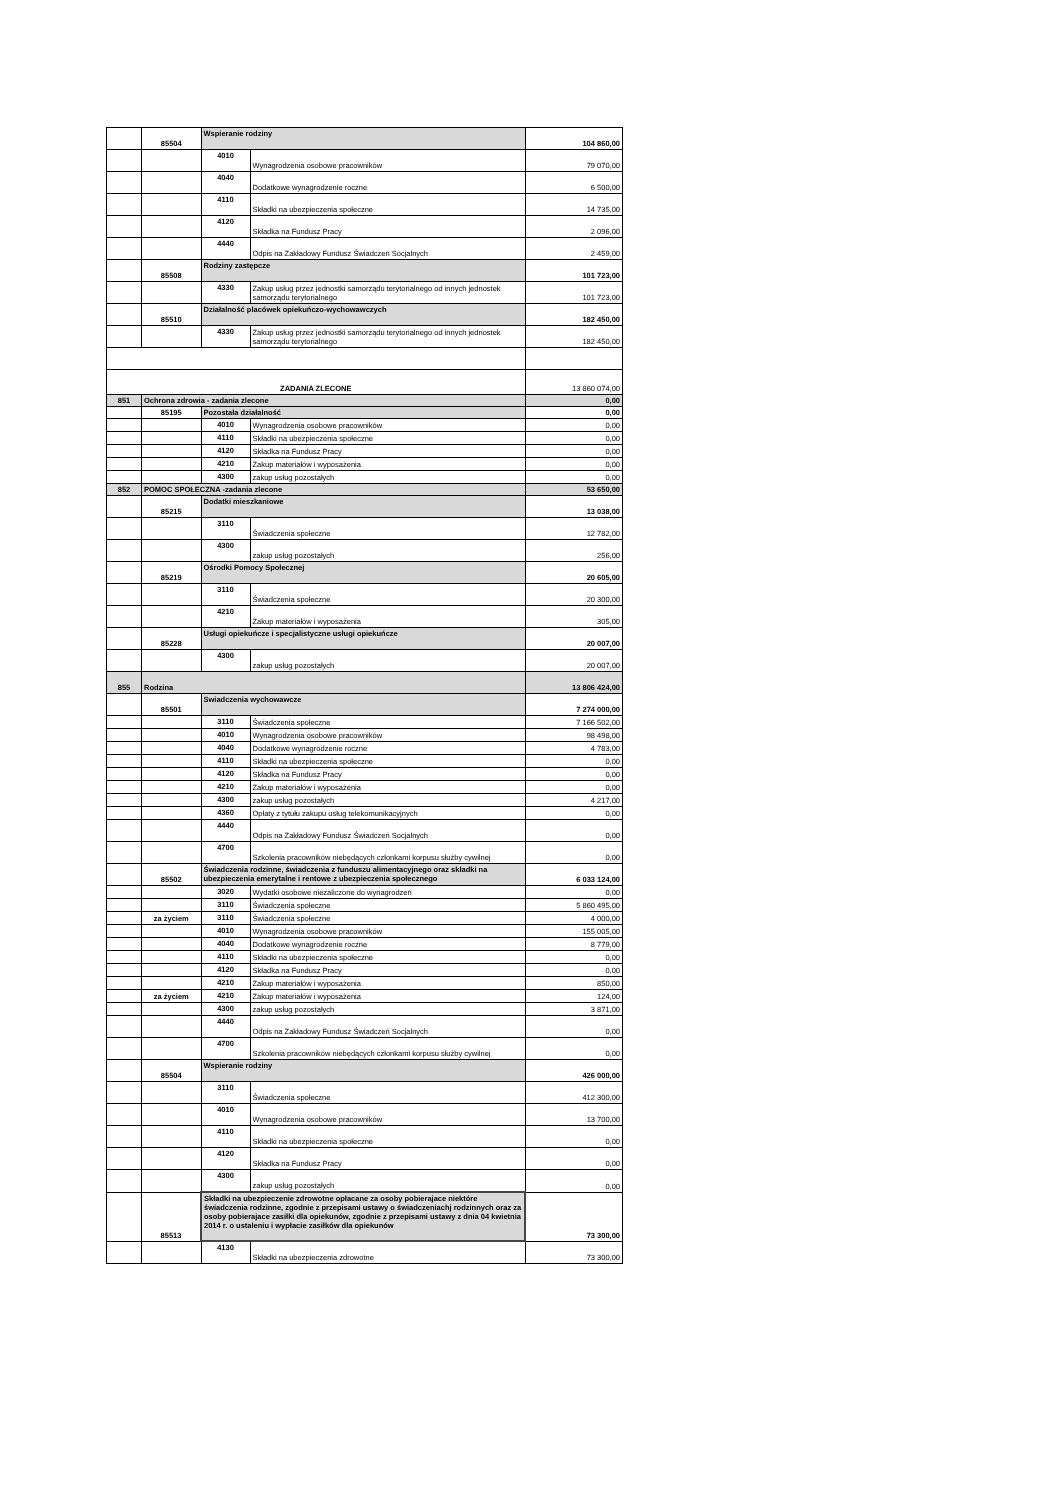| | 85504 | Wspieranie rodziny | | 104 860,00 |
| | | 4010 | Wynagrodzenia osobowe pracowników | 79 070,00 |
| | | 4040 | Dodatkowe wynagrodzenie roczne | 6 500,00 |
| | | 4110 | Składki na ubezpieczenia społeczne | 14 735,00 |
| | | 4120 | Składka na Fundusz Pracy | 2 096,00 |
| | | 4440 | Odpis na Zakładowy Fundusz Świadczeń Socjalnych | 2 459,00 |
| | 85508 | Rodziny zastępcze | | 101 723,00 |
| | | 4330 | Zakup usług przez jednostki samorządu terytorialnego od innych jednostek samorządu terytorialnego | 101 723,00 |
| | 85510 | Działalność placówek opiekuńczo-wychowawczych | | 182 450,00 |
| | | 4330 | Zakup usług przez jednostki samorządu terytorialnego od innych jednostek samorządu terytorialnego | 182 450,00 |
| ZADANIA ZLECONE | | | | 13 860 074,00 |
| 851 | Ochrona zdrowia - zadania zlecone | | | 0,00 |
| | 85195 | Pozostała działalność | | 0,00 |
| | | 4010 | Wynagrodzenia osobowe pracowników | 0,00 |
| | | 4110 | Składki na ubezpieczenia społeczne | 0,00 |
| | | 4120 | Składka na Fundusz Pracy | 0,00 |
| | | 4210 | Zakup materiałów i wyposażenia | 0,00 |
| | | 4300 | zakup usług pozostałych | 0,00 |
| 852 | POMOC SPOŁECZNA -zadania zlecone | | | 53 650,00 |
| | 85215 | Dodatki mieszkaniowe | | 13 038,00 |
| | | 3110 | Świadczenia społeczne | 12 782,00 |
| | | 4300 | zakup usług pozostałych | 256,00 |
| | 85219 | Ośrodki Pomocy Społecznej | | 20 605,00 |
| | | 3110 | Świadczenia społeczne | 20 300,00 |
| | | 4210 | Zakup materiałów i wyposażenia | 305,00 |
| | 85228 | Usługi opiekuńcze i specjalistyczne usługi opiekuńcze | | 20 007,00 |
| | | 4300 | zakup usług pozostałych | 20 007,00 |
| 855 | Rodzina | | | 13 806 424,00 |
| | 85501 | Swiadczenia wychowawcze | | 7 274 000,00 |
| | | 3110 | Świadczenia społeczne | 7 166 502,00 |
| | | 4010 | Wynagrodzenia osobowe pracowników | 98 498,00 |
| | | 4040 | Dodatkowe wynagrodzenie roczne | 4 783,00 |
| | | 4110 | Składki na ubezpieczenia społeczne | 0,00 |
| | | 4120 | Składka na Fundusz Pracy | 0,00 |
| | | 4210 | Zakup materiałów i wyposażenia | 0,00 |
| | | 4300 | zakup usług pozostałych | 4 217,00 |
| | | 4360 | Opłaty z tytułu zakupu usług telekomunikacyjnych | 0,00 |
| | | 4440 | Odpis na Zakładowy Fundusz Świadczeń Socjalnych | 0,00 |
| | | 4700 | Szkolenia pracowników niebędących członkami korpusu służby cywilnej | 0,00 |
| | 85502 | Świadczenia rodzinne, świadczenia z funduszu alimentacyjnego oraz składki na ubezpieczenia emerytalne i rentowe z ubezpieczenia społecznego | | 6 033 124,00 |
| | | 3020 | Wydatki osobowe niezaliczone do wynagrodzeń | 0,00 |
| | | 3110 | Świadczenia społeczne | 5 860 495,00 |
| | za życiem | 3110 | Świadczenia społeczne | 4 000,00 |
| | | 4010 | Wynagrodzenia osobowe pracowników | 155 005,00 |
| | | 4040 | Dodatkowe wynagrodzenie roczne | 8 779,00 |
| | | 4110 | Składki na ubezpieczenia społeczne | 0,00 |
| | | 4120 | Składka na Fundusz Pracy | 0,00 |
| | | 4210 | Zakup materiałów i wyposażenia | 850,00 |
| | za życiem | 4210 | Zakup materiałów i wyposażenia | 124,00 |
| | | 4300 | zakup usług pozostałych | 3 871,00 |
| | | 4440 | Odpis na Zakładowy Fundusz Świadczeń Socjalnych | 0,00 |
| | | 4700 | Szkolenia pracowników niebędących członkami korpusu służby cywilnej | 0,00 |
| | 85504 | Wspieranie rodziny | | 426 000,00 |
| | | 3110 | Świadczenia społeczne | 412 300,00 |
| | | 4010 | Wynagrodzenia osobowe pracowników | 13 700,00 |
| | | 4110 | Składki na ubezpieczenia społeczne | 0,00 |
| | | 4120 | Składka na Fundusz Pracy | 0,00 |
| | | 4300 | zakup usług pozostałych | 0,00 |
| | 85513 | Składki na ubezpieczenie zdrowotne opłacane za osoby pobierajace niektóre świadczenia rodzinne, zgodnie z przepisami ustawy o świadczeniachj rodzinnych oraz za osoby pobierajace zasiłki dla opiekunów, zgodnie z przepisami ustawy z dnia 04 kwietnia 2014 r. o ustaleniu i wypłacie zasiłków dla opiekunów | | 73 300,00 |
| | | 4130 | Składki na ubezpieczenia zdrowotne | 73 300,00 |